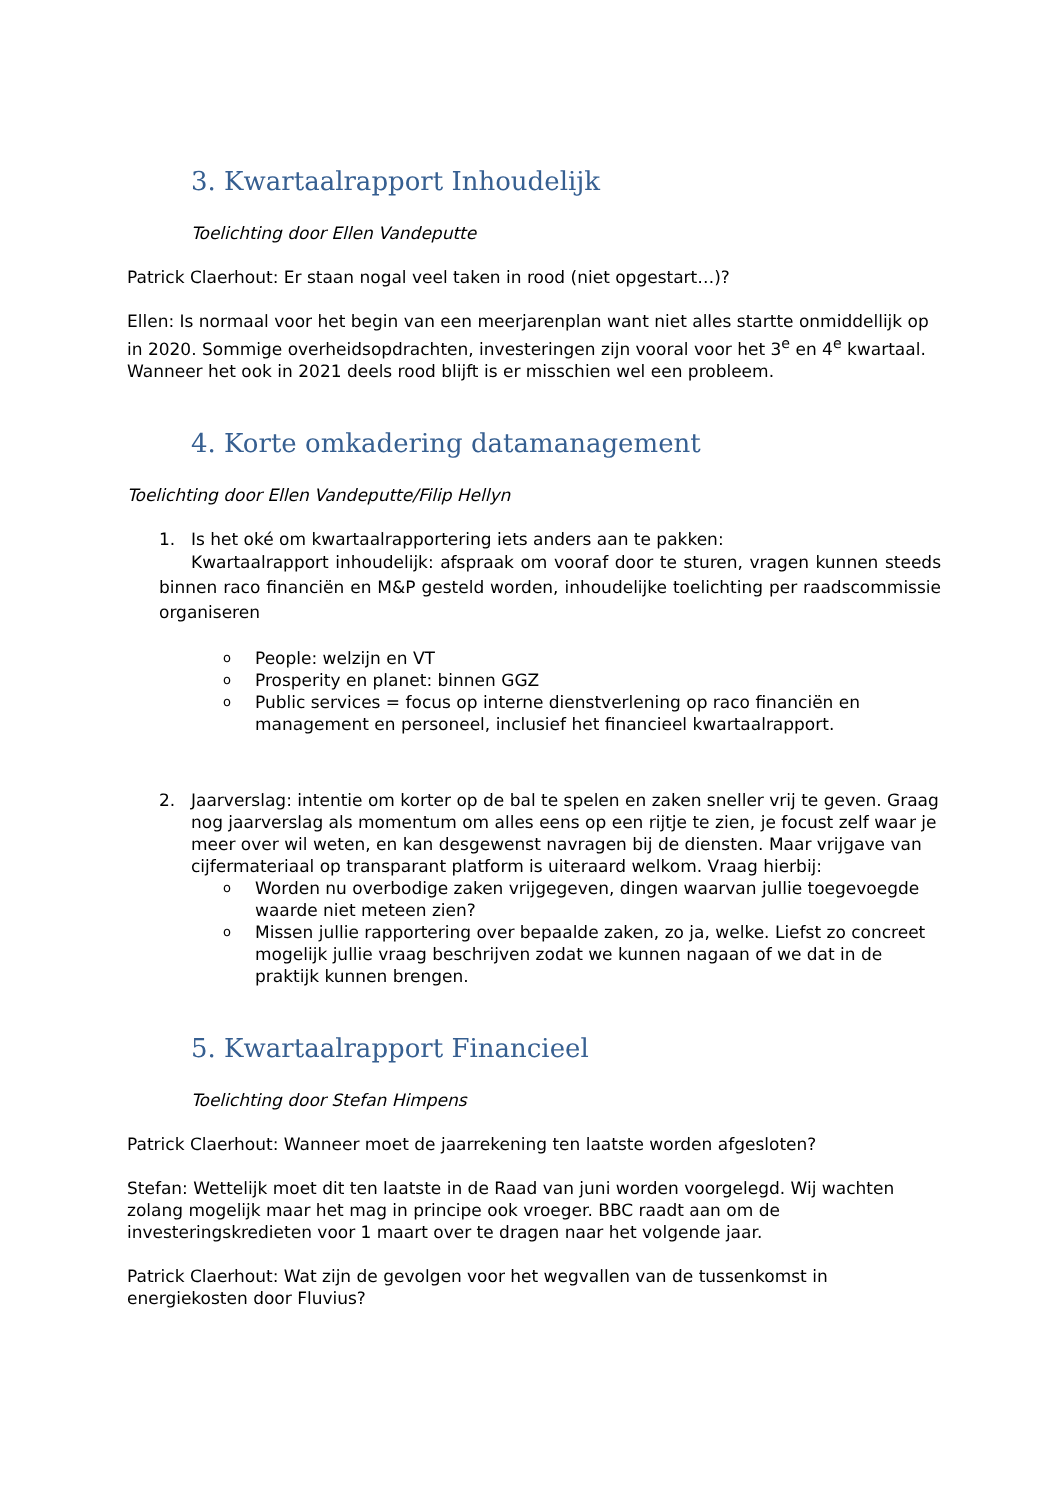3. Kwartaalrapport Inhoudelijk
Toelichting door Ellen Vandeputte
Patrick Claerhout: Er staan nogal veel taken in rood (niet opgestart…)?
Ellen: Is normaal voor het begin van een meerjarenplan want niet alles startte onmiddellijk op in 2020. Sommige overheidsopdrachten, investeringen zijn vooral voor het 3<sup>e</sup> en 4<sup>e</sup> kwartaal. Wanneer het ook in 2021 deels rood blijft is er misschien wel een probleem.
4. Korte omkadering datamanagement
Toelichting door Ellen Vandeputte/Filip Hellyn
1. Is het oké om kwartaalrapportering iets anders aan te pakken:
Kwartaalrapport inhoudelijk: afspraak om vooraf door te sturen, vragen kunnen steeds binnen raco financiën en M&P gesteld worden, inhoudelijke toelichting per raadscommissie organiseren
o People: welzijn en VT
o Prosperity en planet: binnen GGZ
o Public services = focus op interne dienstverlening op raco financiën en management en personeel, inclusief het financieel kwartaalrapport.
2. Jaarverslag: intentie om korter op de bal te spelen en zaken sneller vrij te geven. Graag nog jaarverslag als momentum om alles eens op een rijtje te zien, je focust zelf waar je meer over wil weten, en kan desgewenst navragen bij de diensten. Maar vrijgave van cijfermateriaal op transparant platform is uiteraard welkom. Vraag hierbij:
o Worden nu overbodige zaken vrijgegeven, dingen waarvan jullie toegevoegde waarde niet meteen zien?
o Missen jullie rapportering over bepaalde zaken, zo ja, welke. Liefst zo concreet mogelijk jullie vraag beschrijven zodat we kunnen nagaan of we dat in de praktijk kunnen brengen.
5. Kwartaalrapport Financieel
Toelichting door Stefan Himpens
Patrick Claerhout: Wanneer moet de jaarrekening ten laatste worden afgesloten?
Stefan: Wettelijk moet dit ten laatste in de Raad van juni worden voorgelegd. Wij wachten zolang mogelijk maar het mag in principe ook vroeger. BBC raadt aan om de investeringskredieten voor 1 maart over te dragen naar het volgende jaar.
Patrick Claerhout: Wat zijn de gevolgen voor het wegvallen van de tussenkomst in energiekosten door Fluvius?